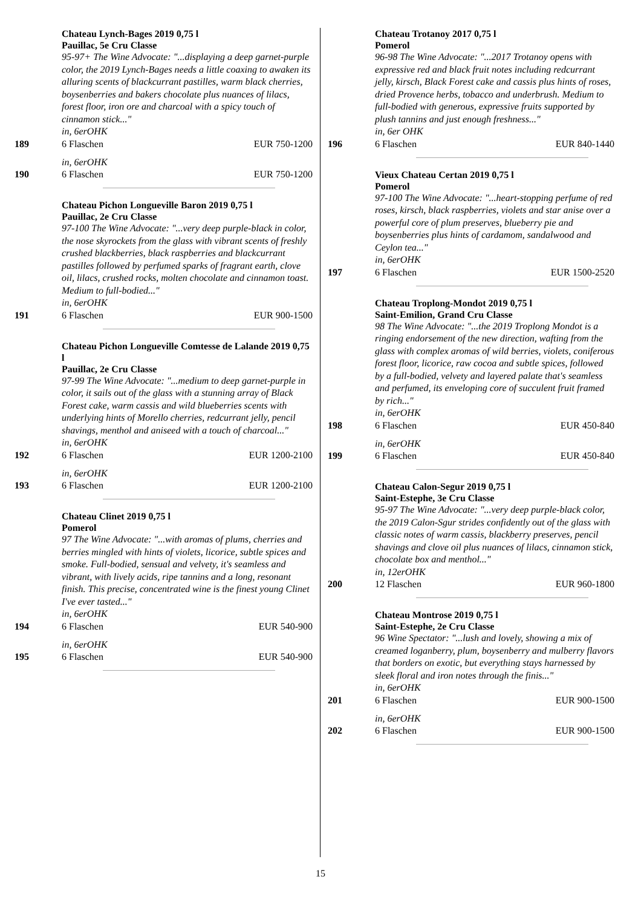Chateau Lynch-Bages 2019 0,75 l
Pauillac, 5e Cru Classe
95-97+ The Wine Advocate: "...displaying a deep garnet-purple color, the 2019 Lynch-Bages needs a little coaxing to awaken its alluring scents of blackcurrant pastilles, warm black cherries, boysenberries and bakers chocolate plus nuances of lilacs, forest floor, iron ore and charcoal with a spicy touch of cinnamon stick..."
in, 6erOHK
189 6 Flaschen EUR 750-1200
in, 6erOHK
190 6 Flaschen EUR 750-1200
Chateau Pichon Longueville Baron 2019 0,75 l
Pauillac, 2e Cru Classe
97-100 The Wine Advocate: "...very deep purple-black in color, the nose skyrockets from the glass with vibrant scents of freshly crushed blackberries, black raspberries and blackcurrant pastilles followed by perfumed sparks of fragrant earth, clove oil, lilacs, crushed rocks, molten chocolate and cinnamon toast. Medium to full-bodied..."
in, 6erOHK
191 6 Flaschen EUR 900-1500
Chateau Pichon Longueville Comtesse de Lalande 2019 0,75 l
Pauillac, 2e Cru Classe
97-99 The Wine Advocate: "...medium to deep garnet-purple in color, it sails out of the glass with a stunning array of Black Forest cake, warm cassis and wild blueberries scents with underlying hints of Morello cherries, redcurrant jelly, pencil shavings, menthol and aniseed with a touch of charcoal..."
in, 6erOHK
192 6 Flaschen EUR 1200-2100
in, 6erOHK
193 6 Flaschen EUR 1200-2100
Chateau Clinet 2019 0,75 l
Pomerol
97 The Wine Advocate: "...with aromas of plums, cherries and berries mingled with hints of violets, licorice, subtle spices and smoke. Full-bodied, sensual and velvety, it's seamless and vibrant, with lively acids, ripe tannins and a long, resonant finish. This precise, concentrated wine is the finest young Clinet I've ever tasted..."
in, 6erOHK
194 6 Flaschen EUR 540-900
in, 6erOHK
195 6 Flaschen EUR 540-900
Chateau Trotanoy 2017 0,75 l
Pomerol
96-98 The Wine Advocate: "...2017 Trotanoy opens with expressive red and black fruit notes including redcurrant jelly, kirsch, Black Forest cake and cassis plus hints of roses, dried Provence herbs, tobacco and underbrush. Medium to full-bodied with generous, expressive fruits supported by plush tannins and just enough freshness..."
in, 6er OHK
196 6 Flaschen EUR 840-1440
Vieux Chateau Certan 2019 0,75 l
Pomerol
97-100 The Wine Advocate: "...heart-stopping perfume of red roses, kirsch, black raspberries, violets and star anise over a powerful core of plum preserves, blueberry pie and boysenberries plus hints of cardamom, sandalwood and Ceylon tea..."
in, 6erOHK
197 6 Flaschen EUR 1500-2520
Chateau Troplong-Mondot 2019 0,75 l
Saint-Emilion, Grand Cru Classe
98 The Wine Advocate: "...the 2019 Troplong Mondot is a ringing endorsement of the new direction, wafting from the glass with complex aromas of wild berries, violets, coniferous forest floor, licorice, raw cocoa and subtle spices, followed by a full-bodied, velvety and layered palate that's seamless and perfumed, its enveloping core of succulent fruit framed by rich..."
in, 6erOHK
198 6 Flaschen EUR 450-840
in, 6erOHK
199 6 Flaschen EUR 450-840
Chateau Calon-Segur 2019 0,75 l
Saint-Estephe, 3e Cru Classe
95-97 The Wine Advocate: "...very deep purple-black color, the 2019 Calon-Sgur strides confidently out of the glass with classic notes of warm cassis, blackberry preserves, pencil shavings and clove oil plus nuances of lilacs, cinnamon stick, chocolate box and menthol..."
in, 12erOHK
200 12 Flaschen EUR 960-1800
Chateau Montrose 2019 0,75 l
Saint-Estephe, 2e Cru Classe
96 Wine Spectator: "...lush and lovely, showing a mix of creamed loganberry, plum, boysenberry and mulberry flavors that borders on exotic, but everything stays harnessed by sleek floral and iron notes through the finis..."
in, 6erOHK
201 6 Flaschen EUR 900-1500
in, 6erOHK
202 6 Flaschen EUR 900-1500
15